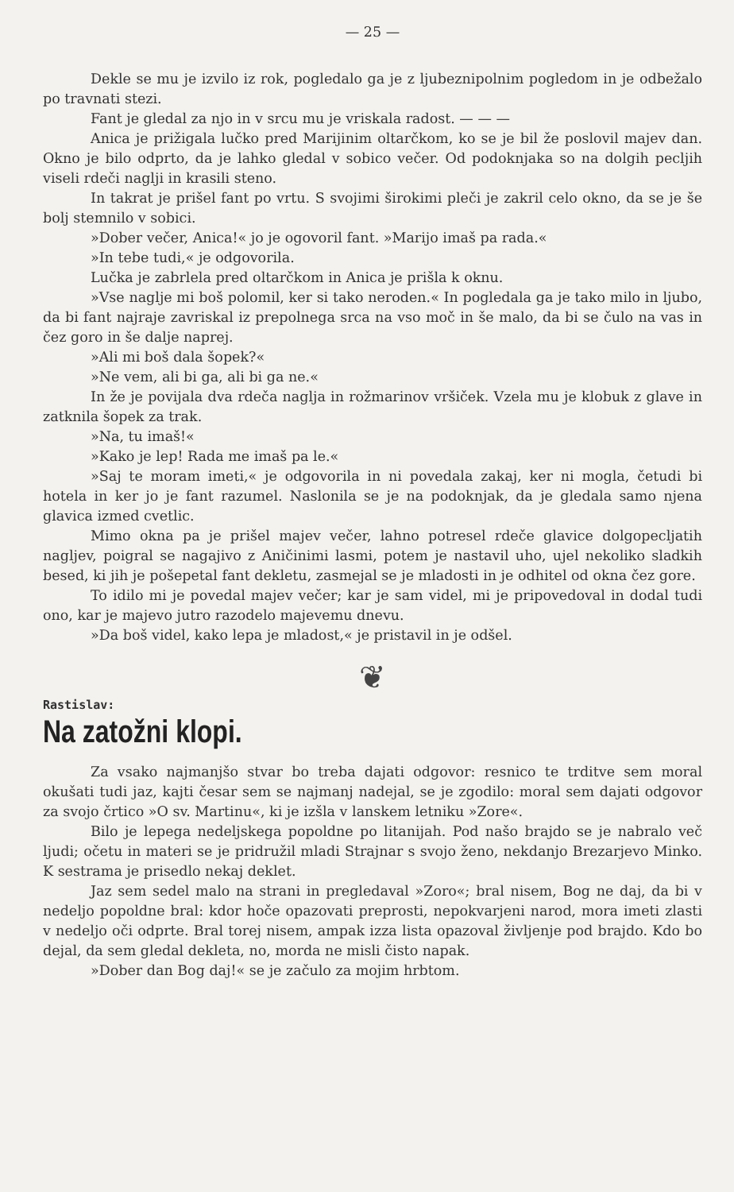— 25 —
Dekle se mu je izvilo iz rok, pogledalo ga je z ljubeznipolnim pogledom in je odbežalo po travnati stezi.
Fant je gledal za njo in v srcu mu je vriskala radost. — — —
Anica je prižigala lučko pred Marijinim oltarčkom, ko se je bil že poslovil majev dan. Okno je bilo odprto, da je lahko gledal v sobico večer. Od podoknjaka so na dolgih pecljih viseli rdeči naglji in krasili steno.
In takrat je prišel fant po vrtu. S svojimi širokimi pleči je zakril celo okno, da se je še bolj stemnilo v sobici.
»Dober večer, Anica!« jo je ogovoril fant. »Marijo imaš pa rada.«
»In tebe tudi,« je odgovorila.
Lučka je zabrlela pred oltarčkom in Anica je prišla k oknu.
»Vse naglje mi boš polomil, ker si tako neroden.« In pogledala ga je tako milo in ljubo, da bi fant najraje zavriskal iz prepolnega srca na vso moč in še malo, da bi se čulo na vas in čez goro in še dalje naprej.
»Ali mi boš dala šopek?«
»Ne vem, ali bi ga, ali bi ga ne.«
In že je povijala dva rdeča naglja in rožmarinov vršiček. Vzela mu je klobuk z glave in zatknila šopek za trak.
»Na, tu imaš!«
»Kako je lep! Rada me imaš pa le.«
»Saj te moram imeti,« je odgovorila in ni povedala zakaj, ker ni mogla, četudi bi hotela in ker jo je fant razumel. Naslonila se je na podoknjak, da je gledala samo njena glavica izmed cvetlic.
Mimo okna pa je prišel majev večer, lahno potresel rdeče glavice dolgopecljatih nagljev, poigral se nagajivo z Aničinimi lasmi, potem je nastavil uho, ujel nekoliko sladkih besed, ki jih je pošepetal fant dekletu, zasmejal se je mladosti in je odhitel od okna čez gore.
To idilo mi je povedal majev večer; kar je sam videl, mi je pripovedoval in dodal tudi ono, kar je majevo jutro razodelo majevemu dnevu.
»Da boš videl, kako lepa je mladost,« je pristavil in je odšel.
❦
Rastislav:
Na zatožni klopi.
Za vsako najmanjšo stvar bo treba dajati odgovor: resnico te trditve sem moral okušati tudi jaz, kajti česar sem se najmanj nadejal, se je zgodilo: moral sem dajati odgovor za svojo črtico »O sv. Martinu«, ki je izšla v lanskem letniku »Zore«.
Bilo je lepega nedeljskega popoldne po litanijah. Pod našo brajdo se je nabralo več ljudi; očetu in materi se je pridružil mladi Strajnar s svojo ženo, nekdanjo Brezarjevo Minko. K sestrama je prisedlo nekaj deklet.
Jaz sem sedel malo na strani in pregledaval »Zoro«; bral nisem, Bog ne daj, da bi v nedeljo popoldne bral: kdor hoče opazovati preprosti, nepokvarjeni narod, mora imeti zlasti v nedeljo oči odprte. Bral torej nisem, ampak izza lista opazoval življenje pod brajdo. Kdo bo dejal, da sem gledal dekleta, no, morda ne misli čisto napak.
»Dober dan Bog daj!« se je začulo za mojim hrbtom.